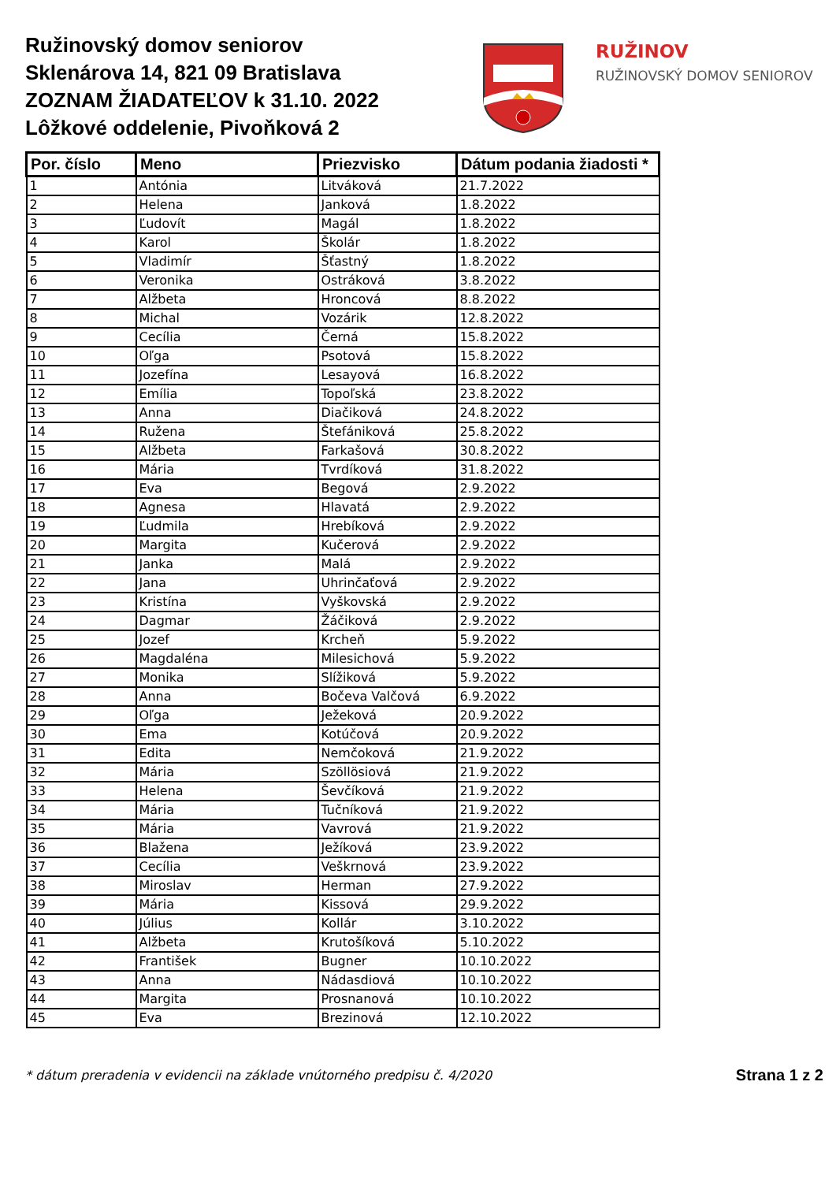Ružinovský domov seniorov
Sklenárova 14, 821 09 Bratislava
ZOZNAM ŽIADATEĽOV k 31.10. 2022
Lôžkové oddelenie, Pivoňková 2
RUŽINOV
RUŽINOVSKÝ DOMOV SENIOROV
| Por. číslo | Meno | Priezvisko | Dátum podania žiadosti * |
| --- | --- | --- | --- |
| 1 | Antónia | Litváková | 21.7.2022 |
| 2 | Helena | Janková | 1.8.2022 |
| 3 | Ľudovít | Magál | 1.8.2022 |
| 4 | Karol | Školár | 1.8.2022 |
| 5 | Vladimír | Šťastný | 1.8.2022 |
| 6 | Veronika | Ostráková | 3.8.2022 |
| 7 | Alžbeta | Hroncová | 8.8.2022 |
| 8 | Michal | Vozárik | 12.8.2022 |
| 9 | Cecília | Černá | 15.8.2022 |
| 10 | Oľga | Psotová | 15.8.2022 |
| 11 | Jozefína | Lesayová | 16.8.2022 |
| 12 | Emília | Topoľská | 23.8.2022 |
| 13 | Anna | Diačiková | 24.8.2022 |
| 14 | Ružena | Štefániková | 25.8.2022 |
| 15 | Alžbeta | Farkašová | 30.8.2022 |
| 16 | Mária | Tvrdíková | 31.8.2022 |
| 17 | Eva | Begová | 2.9.2022 |
| 18 | Agnesa | Hlavatá | 2.9.2022 |
| 19 | Ľudmila | Hrebíková | 2.9.2022 |
| 20 | Margita | Kučerová | 2.9.2022 |
| 21 | Janka | Malá | 2.9.2022 |
| 22 | Jana | Uhrinčaťová | 2.9.2022 |
| 23 | Kristína | Vyškovská | 2.9.2022 |
| 24 | Dagmar | Žáčiková | 2.9.2022 |
| 25 | Jozef | Krcheň | 5.9.2022 |
| 26 | Magdaléna | Milesichová | 5.9.2022 |
| 27 | Monika | Slížiková | 5.9.2022 |
| 28 | Anna | Bočeva Valčová | 6.9.2022 |
| 29 | Oľga | Ježeková | 20.9.2022 |
| 30 | Ema | Kotúčová | 20.9.2022 |
| 31 | Edita | Nemčoková | 21.9.2022 |
| 32 | Mária | Szöllösiová | 21.9.2022 |
| 33 | Helena | Ševčíková | 21.9.2022 |
| 34 | Mária | Tučníková | 21.9.2022 |
| 35 | Mária | Vavrová | 21.9.2022 |
| 36 | Blažena | Ježíková | 23.9.2022 |
| 37 | Cecília | Veškrnová | 23.9.2022 |
| 38 | Miroslav | Herman | 27.9.2022 |
| 39 | Mária | Kissová | 29.9.2022 |
| 40 | Július | Kollár | 3.10.2022 |
| 41 | Alžbeta | Krutošíková | 5.10.2022 |
| 42 | František | Bugner | 10.10.2022 |
| 43 | Anna | Nádasdiová | 10.10.2022 |
| 44 | Margita | Prosnanová | 10.10.2022 |
| 45 | Eva | Brezinová | 12.10.2022 |
* dátum preradenia v evidencii na základe vnútorného predpisu č. 4/2020 Strana 1 z 2